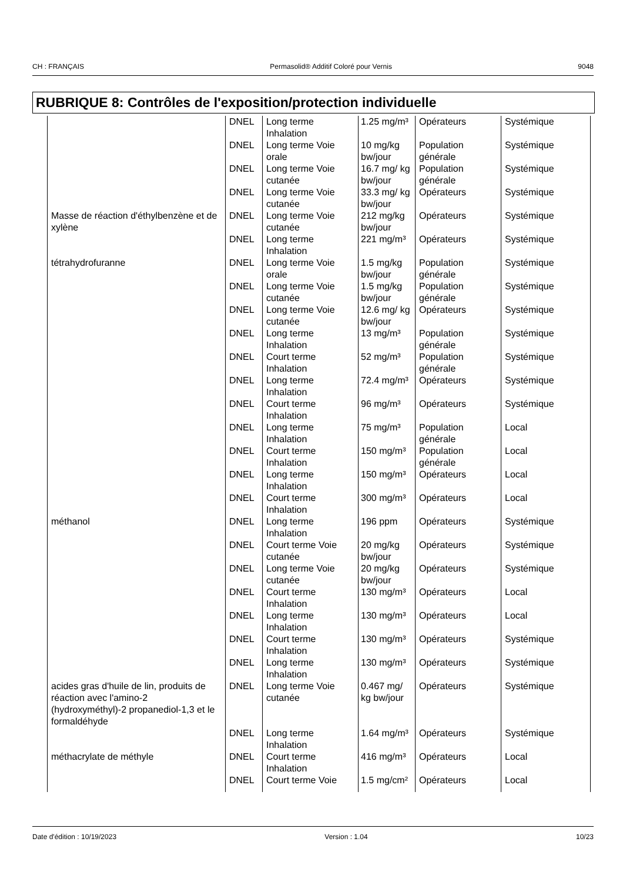CH : FRANÇAIS Permasolid® Additif Coloré pour Vernis 9048
RUBRIQUE 8: Contrôles de l'exposition/protection individuelle
| | DNEL | Long terme Inhalation | 1.25 mg/m³ | Opérateurs | Systémique |
| | DNEL | Long terme Voie orale | 10 mg/kg bw/jour | Population générale | Systémique |
| | DNEL | Long terme Voie cutanée | 16.7 mg/ kg bw/jour | Population générale | Systémique |
| | DNEL | Long terme Voie cutanée | 33.3 mg/ kg bw/jour | Opérateurs | Systémique |
| Masse de réaction d'éthylbenzène et de xylène | DNEL | Long terme Voie cutanée | 212 mg/kg bw/jour | Opérateurs | Systémique |
| | DNEL | Long terme Inhalation | 221 mg/m³ | Opérateurs | Systémique |
| tétrahydrofuranne | DNEL | Long terme Voie orale | 1.5 mg/kg bw/jour | Population générale | Systémique |
| | DNEL | Long terme Voie cutanée | 1.5 mg/kg bw/jour | Population générale | Systémique |
| | DNEL | Long terme Voie cutanée | 12.6 mg/ kg bw/jour | Opérateurs | Systémique |
| | DNEL | Long terme Inhalation | 13 mg/m³ | Population générale | Systémique |
| | DNEL | Court terme Inhalation | 52 mg/m³ | Population générale | Systémique |
| | DNEL | Long terme Inhalation | 72.4 mg/m³ | Opérateurs | Systémique |
| | DNEL | Court terme Inhalation | 96 mg/m³ | Opérateurs | Systémique |
| | DNEL | Long terme Inhalation | 75 mg/m³ | Population générale | Local |
| | DNEL | Court terme Inhalation | 150 mg/m³ | Population générale | Local |
| | DNEL | Long terme Inhalation | 150 mg/m³ | Opérateurs | Local |
| | DNEL | Court terme Inhalation | 300 mg/m³ | Opérateurs | Local |
| méthanol | DNEL | Long terme Inhalation | 196 ppm | Opérateurs | Systémique |
| | DNEL | Court terme Voie cutanée | 20 mg/kg bw/jour | Opérateurs | Systémique |
| | DNEL | Long terme Voie cutanée | 20 mg/kg bw/jour | Opérateurs | Systémique |
| | DNEL | Court terme Inhalation | 130 mg/m³ | Opérateurs | Local |
| | DNEL | Long terme Inhalation | 130 mg/m³ | Opérateurs | Local |
| | DNEL | Court terme Inhalation | 130 mg/m³ | Opérateurs | Systémique |
| | DNEL | Long terme Inhalation | 130 mg/m³ | Opérateurs | Systémique |
| acides gras d'huile de lin, produits de réaction avec l'amino-2 (hydroxyméthyl)-2 propanediol-1,3 et le formaldéhyde | DNEL | Long terme Voie cutanée | 0.467 mg/ kg bw/jour | Opérateurs | Systémique |
| | DNEL | Long terme Inhalation | 1.64 mg/m³ | Opérateurs | Systémique |
| méthacrylate de méthyle | DNEL | Court terme Inhalation | 416 mg/m³ | Opérateurs | Local |
| | DNEL | Court terme Voie | 1.5 mg/cm² | Opérateurs | Local |
Date d'édition : 10/19/2023 Version : 1.04 10/23